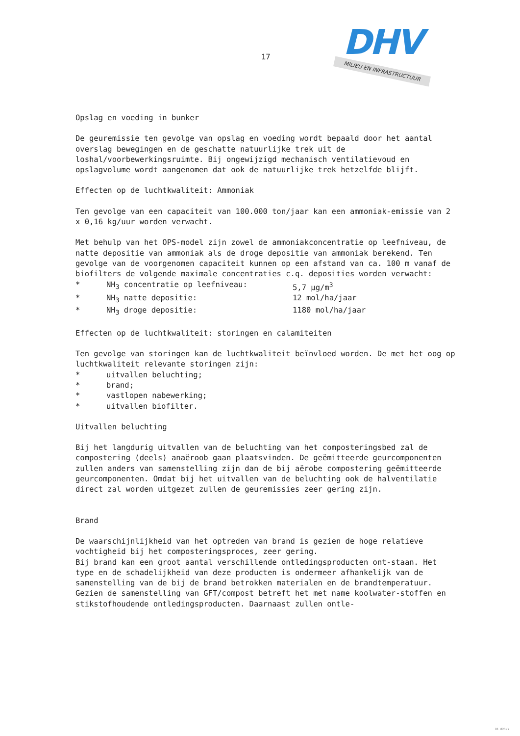17
DHV
MILIEU EN INFRASTRUCTUUR
Opslag en voeding in bunker
De geuremissie ten gevolge van opslag en voeding wordt bepaald door het aantal overslag bewegingen en de geschatte natuurlijke trek uit de loshal/voorbewerkingsruimte. Bij ongewijzigd mechanisch ventilatievoud en opslagvolume wordt aangenomen dat ook de natuurlijke trek hetzelfde blijft.
Effecten op de luchtkwaliteit: Ammoniak
Ten gevolge van een capaciteit van 100.000 ton/jaar kan een ammoniak-emissie van 2 x 0,16 kg/uur worden verwacht.
Met behulp van het OPS-model zijn zowel de ammoniakconcentratie op leefniveau, de natte depositie van ammoniak als de droge depositie van ammoniak berekend. Ten gevolge van de voorgenomen capaciteit kunnen op een afstand van ca. 100 m vanaf de biofilters de volgende maximale concentraties c.q. deposities worden verwacht:
* NH<sub>3</sub> concentratie op leefniveau: 5,7 µg/m<sup>3</sup>
* NH<sub>3</sub> natte depositie: 12 mol/ha/jaar
* NH<sub>3</sub> droge depositie: 1180 mol/ha/jaar
Effecten op de luchtkwaliteit: storingen en calamiteiten
Ten gevolge van storingen kan de luchtkwaliteit beïnvloed worden. De met het oog op luchtkwaliteit relevante storingen zijn:
* uitvallen beluchting;
* brand;
* vastlopen nabewerking;
* uitvallen biofilter.
Uitvallen beluchting
Bij het langdurig uitvallen van de beluchting van het composteringsbed zal de compostering (deels) anaëroob gaan plaatsvinden. De geëmitteerde geurcomponenten zullen anders van samenstelling zijn dan de bij aërobe compostering geëmitteerde geurcomponenten. Omdat bij het uitvallen van de beluchting ook de halventilatie direct zal worden uitgezet zullen de geuremissies zeer gering zijn.
Brand
De waarschijnlijkheid van het optreden van brand is gezien de hoge relatieve vochtigheid bij het composteringsproces, zeer gering.
Bij brand kan een groot aantal verschillende ontledingsproducten ont-staan. Het type en de schadelijkheid van deze producten is ondermeer afhankelijk van de samenstelling van de bij de brand betrokken materialen en de brandtemperatuur.
Gezien de samenstelling van GFT/compost betreft het met name koolwater-stoffen en stikstofhoudende ontledingsproducten. Daarnaast zullen ontle-
91 021/Y